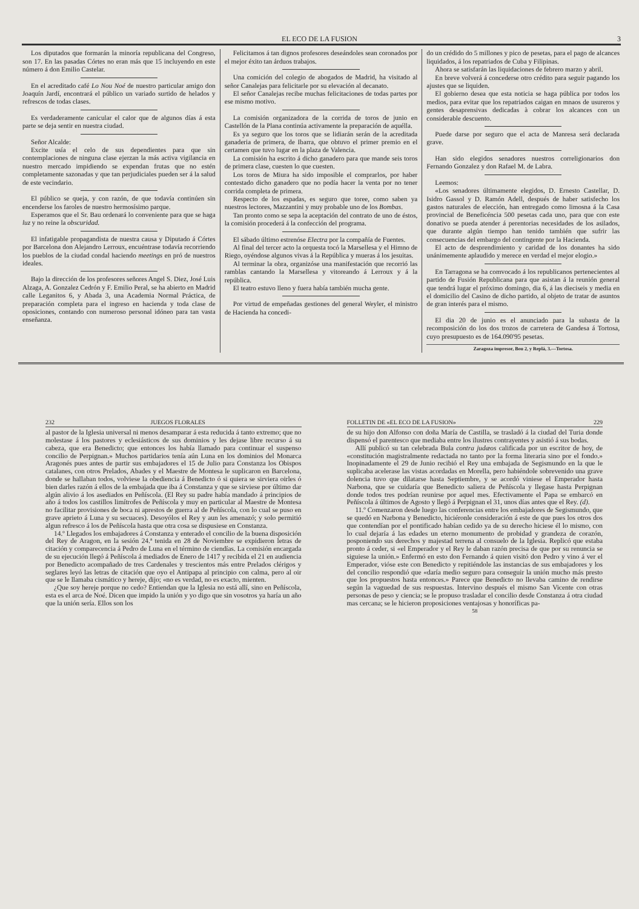EL ECO DE LA FUSION 3
Los diputados que formarán la minoría republicana del Congreso, son 17. En las pasadas Córtes no eran más que 15 incluyendo en este número á don Emilio Castelar.
En el acreditado café Lo Nou Noé de nuestro particular amigo don Joaquín Jardí, encontrará el público un variado surtido de helados y refrescos de todas clases.
Es verdaderamente canicular el calor que de algunos días á esta parte se deja sentir en nuestra ciudad.
Señor Alcalde:
Excite usía el celo de sus dependientes para que sin contemplaciones de ninguna clase ejerzan la más activa vigilancia en nuestro mercado impidiendo se expendan frutas que no estén completamente sazonadas y que tan perjudiciales pueden ser á la salud de este vecindario.
El público se queja, y con razón, de que todavía continúen sin encenderse los faroles de nuestro hermosísimo parque.
Esperamos que el Sr. Bau ordenará lo conveniente para que se haga luz y no reine la obscuridad.
El infatigable propagandista de nuestra causa y Diputado á Córtes por Barcelona don Alejandro Lerroux, encuéntrase todavía recorriendo los pueblos de la ciudad condal haciendo meetings en pró de nuestros ideales.
Bajo la dirección de los profesores señores Angel S. Diez, José Luis Alzaga, A. Gonzalez Cedrón y F. Emilio Peral, se ha abierto en Madrid calle Leganitos 6, y Abada 3, una Academia Normal Práctica, de preparación completa para el ingreso en hacienda y toda clase de oposiciones, contando con numeroso personal idóneo para tan vasta enseñanza.
Felicitamos á tan dignos profesores deseándoles sean coronados por el mejor éxito tan árduos trabajos.
Una comición del colegio de abogados de Madrid, ha visitado al señor Canalejas para felicitarle por su elevación al decanato.
El señor Canalejas recibe muchas felicitaciones de todas partes por ese mismo motivo.
La comisión organizadora de la corrida de toros de junio en Castellón de la Plana continúa activamente la preparación de aquélla.
Es ya seguro que los toros que se lidiarán serán de la acreditada ganaderia de primera, de Ibarra, que obtuvo el primer premio en el certamen que tuvo lugar en la plaza de Valencia.
La comisión ha escrito á dicho ganadero para que mande seis toros de primera clase, cuesten lo que cuesten.
Los toros de Miura ha sido imposible el comprarlos, por haber contestado dicho ganadero que no podía hacer la venta por no tener corrida completa de primera.
Respecto de los espadas, es seguro que toree, como saben ya nuestros lectores, Mazzantini y muy probable uno de los Bombas.
Tan pronto como se sepa la aceptación del contrato de uno de éstos, la comisión procederá á la confección del programa.
El sábado último estrenóse Electra por la compañía de Fuentes.
Al final del tercer acto la orquesta tocó la Marsellesa y el Himno de Riego, oyéndose algunos vivas á la República y mueras á los jesuitas.
Al terminar la obra, organizóse una manifestación que recorrió las ramblas cantando la Marsellesa y vitoreando á Lerroux y á la república.
El teatro estuvo lleno y fuera había también mucha gente.
Por virtud de empeñadas gestiones del general Weyler, el ministro de Hacienda ha concedi-
do un crédido do 5 millones y pico de pesetas, para el pago de alcances liquidados, á los repatriados de Cuba y Filipinas.
Ahora se satisfarán las liquidaciones de febrero marzo y abril.
En breve volverá á concederse otro crédito para seguir pagando los ajustes que se liquiden.
El gobierno desea que esta noticia se haga pública por todos los medios, para evitar que los repatriados caigan en mnaos de usureros y gentes desaprensivas dedicadas à cobrar los alcances con un considerable descuento.
Puede darse por seguro que el acta de Manresa será declarada grave.
Han sido elegidos senadores nuestros correligionarios don Fernando Gonzalez y don Rafael M. de Labra.
Leemos:
«Los senadores últimamente elegidos, D. Ernesto Castellar, D. Isidro Gassol y D. Ramón Adell, después de haber satisfecho los gastos naturales de elección, han entregado como limosna á la Casa provincial de Beneficéncia 500 pesetas cada uno, para que con este donativo se pueda atender á perentorias necesidades de los asilados, que durante algún tiempo han tenido también que sufrir las consecuencias del embargo del contingente por la Hacienda.
El acto de desprendimiento y caridad de los donantes ha sido unánimemente aplaudido y merece en verdad el mejor elogio.»
En Tarragona se ha comvocado á los republicanos pertenecientes al partido de Fusión Republicana para que asistan á la reunión general que tendrá lugar el próximo domingo, dia 6, á las dieciseis y media en el domicilio del Casino de dicho partido, al objeto de tratar de asuntos de gran interés para el mismo.
El dia 20 de junio es el anunciado para la subasta de la recomposición do los dos trozos de carretera de Gandesa á Tortosa, cuyo presupuesto es de 164.090'95 pesetas.
Zaragoza impresor, Bou 2, y Replá, 3.—Tortosa.
232 JUEGOS FLORALES
al pastor de la Iglesia universal ni menos desamparar á esta reducida á tanto extremo; que no molestase á los pastores y eclesiásticos de sus dominios y les dejase libre recurso á su cabeza, que era Benedicto; que entonces los había llamado para continuar el suspenso concilio de Perpignan.» Muchos partidarios tenía aún Luna en los dominios del Monarca Aragonés pues antes de partir sus embajadores el 15 de Julio para Constanza los Obispos catalanes, con otros Prelados, Abades y el Maestre de Montesa le suplicaron en Barcelona, donde se hallaban todos, volviese la obediencia á Benedicto ó si quiera se sirviera oirles ó bien darles razón á ellos de la embajada que iba á Constanza y que se sirviese por último dar algún alivio á los asediados en Peñíscola. (El Rey su padre había mandado á principios de año á todos los castillos limítrofes de Peñíscola y muy en particular al Maestre de Montesa no facilitar provisiones de boca ni aprestos de guerra al de Peñíscola, con lo cual se puso en grave aprieto á Luna y su secuaces). Desoyólos el Rey y aun les amenazó; y solo permitió algun refresco á los de Peñíscola hasta que otra cosa se dispusiese en Constanza.
14.º Llegados los embajadores á Constanza y enterado el concilio de la buena disposición del Rey de Aragon, en la sesión 24.ª tenida en 28 de Noviembre se expidieron letras de citación y comparecencia á Pedro de Luna en el término de ciendías. La comisión encargada de su ejecución llegó á Peñíscola á mediados de Enero de 1417 y recibida el 21 en audiencia por Benedicto acompañado de tres Cardenales y trescientos más entre Prelados clérigos y seglares leyó las letras de citación que oyo el Antipapa al principio con calma, pero al oir que se le llamaba cismático y hereje, dijo; «no es verdad, no es exacto, mienten.
¿Que soy hereje porque no cedo? Entiendan que la Iglesia no está allí, sino en Peñíscola, esta es el arca de Noé. Dicen que impido la unión y yo digo que sin vosotros ya haría un año que la unión sería. Ellos son los
FOLLETIN DE «EL ECO DE LA FUSION» 229
de su hijo don Alfonso con doña María de Castilla, se trasladó á la ciudad del Turia donde dispensó el parentesco que mediaba entre los ilustres contrayentes y asistió á sus bodas.
Allí publicó su tan celebrada Bula contra judæos calificada por un escritor de hoy, de «constitución magistralmente redactada no tanto por la forma literaria sino por el fondo.» Inopinadamente el 29 de Junio recibió el Rey una embajada de Segismundo en la que le suplicaba acelerase las vistas acordadas en Morella, pero habiéndole sobrevenido una grave dolencia tuvo que dilatarse hasta Septiembre, y se acordó viniese el Emperador hasta Narbona, que se cuidaría que Benedicto saliera de Peñíscola y llegase hasta Perpignan donde todos tres podrían reunirse por aquel mes. Efectivamente el Papa se embarcó en Peñíscola á últimos de Agosto y llegó á Perpignan el 31, unos días antes que el Rey. (d).
11.º Comenzaron desde luego las conferencias entre los embajadores de Segismundo, que se quedó en Narbona y Benedicto, hiciéronle consideración á este de que pues los otros dos que contendían por el pontificado habían cedido ya de su derecho hiciese él lo mismo, con lo cual dejaría á las edades un eterno monumento de probidad y grandeza de corazón, posponiendo sus derechos y majestad terrena al consuelo de la Iglesia. Replicó que estaba pronto á ceder, si «el Emperador y el Rey le daban razón precisa de que por su renuncia se siguiese la unión.» Enfermó en esto don Fernando á quien visitó don Pedro y vino á ver el Emperador, vióse este con Benedicto y repitiéndole las instancias de sus embajadores y los del concilio respondió que «daría medio seguro para conseguir la unión mucho más presto que los propuestos hasta entonces.» Parece que Benedicto no llevaba camino de rendirse según la vaguedad de sus respuestas. Intervino después el mismo San Vicente con otras personas de peso y ciencia; se le propuso trasladar el concilio desde Constanza á otra ciudad mas cercana; se le hicieron proposiciones ventajosas y honoríficas pa-
58